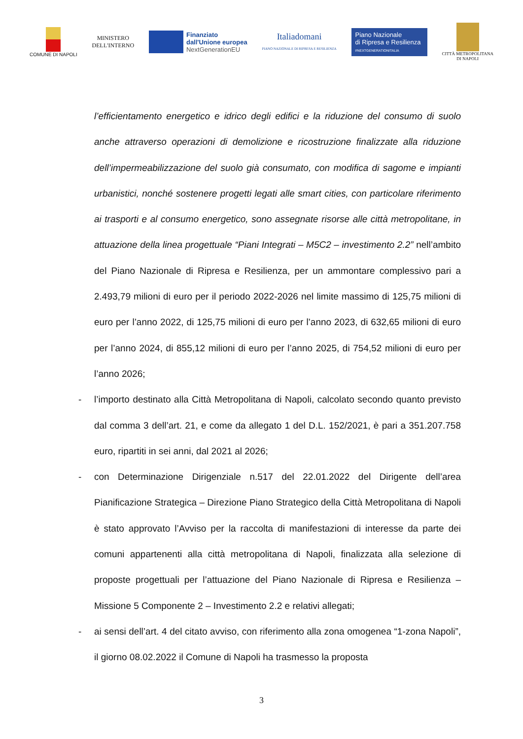COMUNE DI NAPOLI
MINISTERO
DELL'INTERNO
Finanziato
dall'Unione europea
NextGenerationEU
Italiadomani
PIANO NAZIONALE DI RIPRESA E RESILIENZA
Piano Nazionale
di Ripresa e Resilienza
#NEXTGENERATIONITALIA
CITTÀ METROPOLITANA
DI NAPOLI
l’efficientamento energetico e idrico degli edifici e la riduzione del consumo di suolo anche attraverso operazioni di demolizione e ricostruzione finalizzate alla riduzione dell’impermeabilizzazione del suolo già consumato, con modifica di sagome e impianti urbanistici, nonché sostenere progetti legati alle smart cities, con particolare riferimento ai trasporti e al consumo energetico, sono assegnate risorse alle città metropolitane, in attuazione della linea progettuale “Piani Integrati – M5C2 – investimento 2.2” nell’ambito del Piano Nazionale di Ripresa e Resilienza, per un ammontare complessivo pari a 2.493,79 milioni di euro per il periodo 2022-2026 nel limite massimo di 125,75 milioni di euro per l’anno 2022, di 125,75 milioni di euro per l’anno 2023, di 632,65 milioni di euro per l’anno 2024, di 855,12 milioni di euro per l’anno 2025, di 754,52 milioni di euro per l’anno 2026;
- l’importo destinato alla Città Metropolitana di Napoli, calcolato secondo quanto previsto dal comma 3 dell’art. 21, e come da allegato 1 del D.L. 152/2021, è pari a 351.207.758 euro, ripartiti in sei anni, dal 2021 al 2026;
- con Determinazione Dirigenziale n.517 del 22.01.2022 del Dirigente dell’area Pianificazione Strategica – Direzione Piano Strategico della Città Metropolitana di Napoli è stato approvato l’Avviso per la raccolta di manifestazioni di interesse da parte dei comuni appartenenti alla città metropolitana di Napoli, finalizzata alla selezione di proposte progettuali per l’attuazione del Piano Nazionale di Ripresa e Resilienza – Missione 5 Componente 2 – Investimento 2.2 e relativi allegati;
- ai sensi dell’art. 4 del citato avviso, con riferimento alla zona omogenea “1-zona Napoli”, il giorno 08.02.2022 il Comune di Napoli ha trasmesso la proposta
3